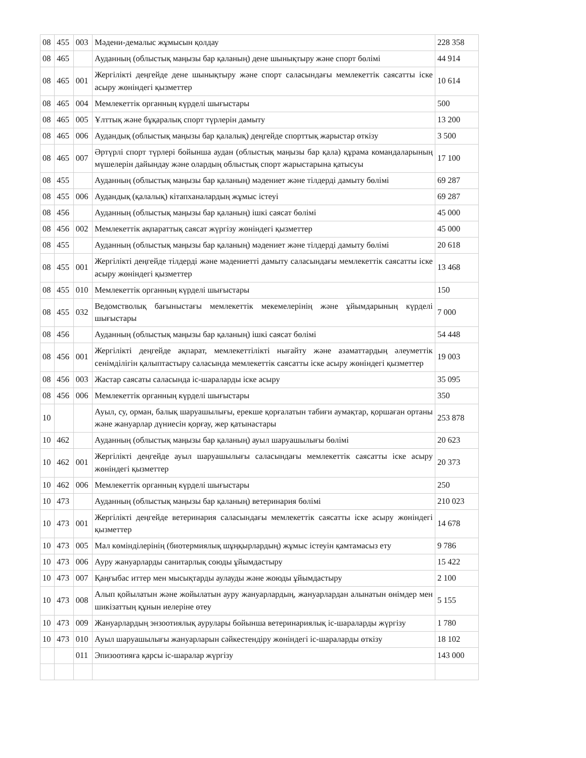| 08 | 455 | 003 | Мәдени-демалыс жұмысын қолдау | 228 358 |
| 08 | 465 | | Ауданның (облыстық маңызы бар қаланың) дене шынықтыру және спорт бөлімі | 44 914 |
| 08 | 465 | 001 | Жергілікті деңгейде дене шынықтыру және спорт саласындағы мемлекеттік саясатты іске асыру жөніндегі қызметтер | 10 614 |
| 08 | 465 | 004 | Мемлекеттік органның күрделі шығыстары | 500 |
| 08 | 465 | 005 | Ұлттық және бұқаралық спорт түрлерін дамыту | 13 200 |
| 08 | 465 | 006 | Аудандық (облыстық маңызы бар қалалық) деңгейде спорттық жарыстар өткізу | 3 500 |
| 08 | 465 | 007 | Әртүрлі спорт түрлері бойынша аудан (облыстық маңызы бар қала) құрама командаларының мүшелерін дайындау және олардың облыстық спорт жарыстарына қатысуы | 17 100 |
| 08 | 455 | | Ауданның (облыстық маңызы бар қаланың) мәдениет және тілдерді дамыту бөлімі | 69 287 |
| 08 | 455 | 006 | Аудандық (қалалық) кітапханалардың жұмыс істеуі | 69 287 |
| 08 | 456 | | Ауданның (облыстық маңызы бар қаланың) ішкі саясат бөлімі | 45 000 |
| 08 | 456 | 002 | Мемлекеттік ақпараттық саясат жүргізу жөніндегі қызметтер | 45 000 |
| 08 | 455 | | Ауданның (облыстық маңызы бар қаланың) мәдениет және тілдерді дамыту бөлімі | 20 618 |
| 08 | 455 | 001 | Жергілікті деңгейде тілдерді және мәдениетті дамыту саласындағы мемлекеттік саясатты іске асыру жөніндегі қызметтер | 13 468 |
| 08 | 455 | 010 | Мемлекеттік органның күрделі шығыстары | 150 |
| 08 | 455 | 032 | Ведомстволық бағыныстағы мемлекеттік мекемелерінің және ұйымдарының күрделі шығыстары | 7 000 |
| 08 | 456 | | Ауданның (облыстық маңызы бар қаланың) ішкі саясат бөлімі | 54 448 |
| 08 | 456 | 001 | Жергілікті деңгейде ақпарат, мемлекеттілікті нығайту және азаматтардың әлеуметтік сенімділігін қалыптастыру саласында мемлекеттік саясатты іске асыру жөніндегі қызметтер | 19 003 |
| 08 | 456 | 003 | Жастар саясаты саласында іс-шараларды іске асыру | 35 095 |
| 08 | 456 | 006 | Мемлекеттік органның күрделі шығыстары | 350 |
| 10 | | | Ауыл, су, орман, балық шаруашылығы, ерекше қорғалатын табиғи аумақтар, қоршаған ортаны және жануарлар дүниесін қорғау, жер қатынастары | 253 878 |
| 10 | 462 | | Ауданның (облыстық маңызы бар қаланың) ауыл шаруашылығы бөлімі | 20 623 |
| 10 | 462 | 001 | Жергілікті деңгейде ауыл шаруашылығы саласындағы мемлекеттік саясатты іске асыру жөніндегі қызметтер | 20 373 |
| 10 | 462 | 006 | Мемлекеттік органның күрделі шығыстары | 250 |
| 10 | 473 | | Ауданның (облыстық маңызы бар қаланың) ветеринария бөлімі | 210 023 |
| 10 | 473 | 001 | Жергілікті деңгейде ветеринария саласындағы мемлекеттік саясатты іске асыру жөніндегі қызметтер | 14 678 |
| 10 | 473 | 005 | Мал көмінділерінің (биотермиялық шұңқырлардың) жұмыс істеуін қамтамасыз ету | 9 786 |
| 10 | 473 | 006 | Ауру жануарларды санитарлық союды ұйымдастыру | 15 422 |
| 10 | 473 | 007 | Қаңғыбас иттер мен мысықтарды аулауды және жоюды ұйымдастыру | 2 100 |
| 10 | 473 | 008 | Алып қойылатын және жойылатын ауру жануарлардың, жануарлардан алынатын өнімдер мен шикізаттың құнын иелеріне өтеу | 5 155 |
| 10 | 473 | 009 | Жануарлардың энзоотиялық аурулары бойынша ветеринариялық іс-шараларды жүргізу | 1 780 |
| 10 | 473 | 010 | Ауыл шаруашылығы жануарларын сәйкестендіру жөніндегі іс-шараларды өткізу | 18 102 |
| | | 011 | Эпизоотияға қарсы іс-шаралар жүргізу | 143 000 |